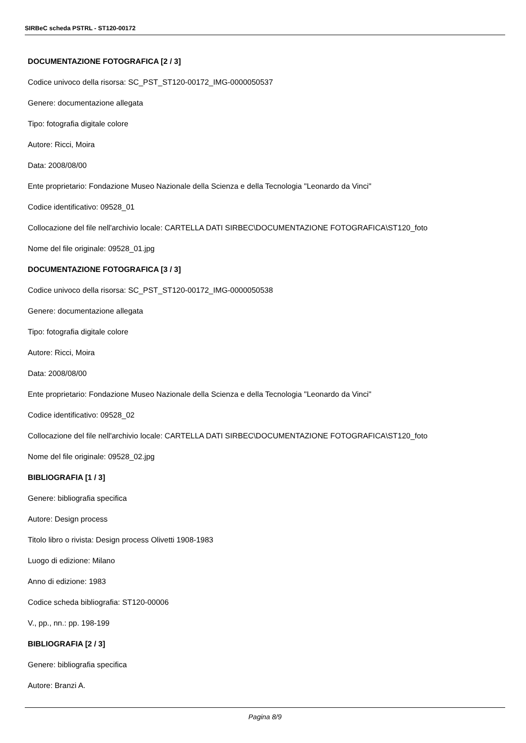SIRBeC scheda PSTRL - ST120-00172
DOCUMENTAZIONE FOTOGRAFICA [2 / 3]
Codice univoco della risorsa: SC_PST_ST120-00172_IMG-0000050537
Genere: documentazione allegata
Tipo: fotografia digitale colore
Autore: Ricci, Moira
Data: 2008/08/00
Ente proprietario: Fondazione Museo Nazionale della Scienza e della Tecnologia "Leonardo da Vinci"
Codice identificativo: 09528_01
Collocazione del file nell'archivio locale: CARTELLA DATI SIRBEC\DOCUMENTAZIONE FOTOGRAFICA\ST120_foto
Nome del file originale: 09528_01.jpg
DOCUMENTAZIONE FOTOGRAFICA [3 / 3]
Codice univoco della risorsa: SC_PST_ST120-00172_IMG-0000050538
Genere: documentazione allegata
Tipo: fotografia digitale colore
Autore: Ricci, Moira
Data: 2008/08/00
Ente proprietario: Fondazione Museo Nazionale della Scienza e della Tecnologia "Leonardo da Vinci"
Codice identificativo: 09528_02
Collocazione del file nell'archivio locale: CARTELLA DATI SIRBEC\DOCUMENTAZIONE FOTOGRAFICA\ST120_foto
Nome del file originale: 09528_02.jpg
BIBLIOGRAFIA [1 / 3]
Genere: bibliografia specifica
Autore: Design process
Titolo libro o rivista: Design process Olivetti 1908-1983
Luogo di edizione: Milano
Anno di edizione: 1983
Codice scheda bibliografia: ST120-00006
V., pp., nn.: pp. 198-199
BIBLIOGRAFIA [2 / 3]
Genere: bibliografia specifica
Autore: Branzi A.
Pagina 8/9